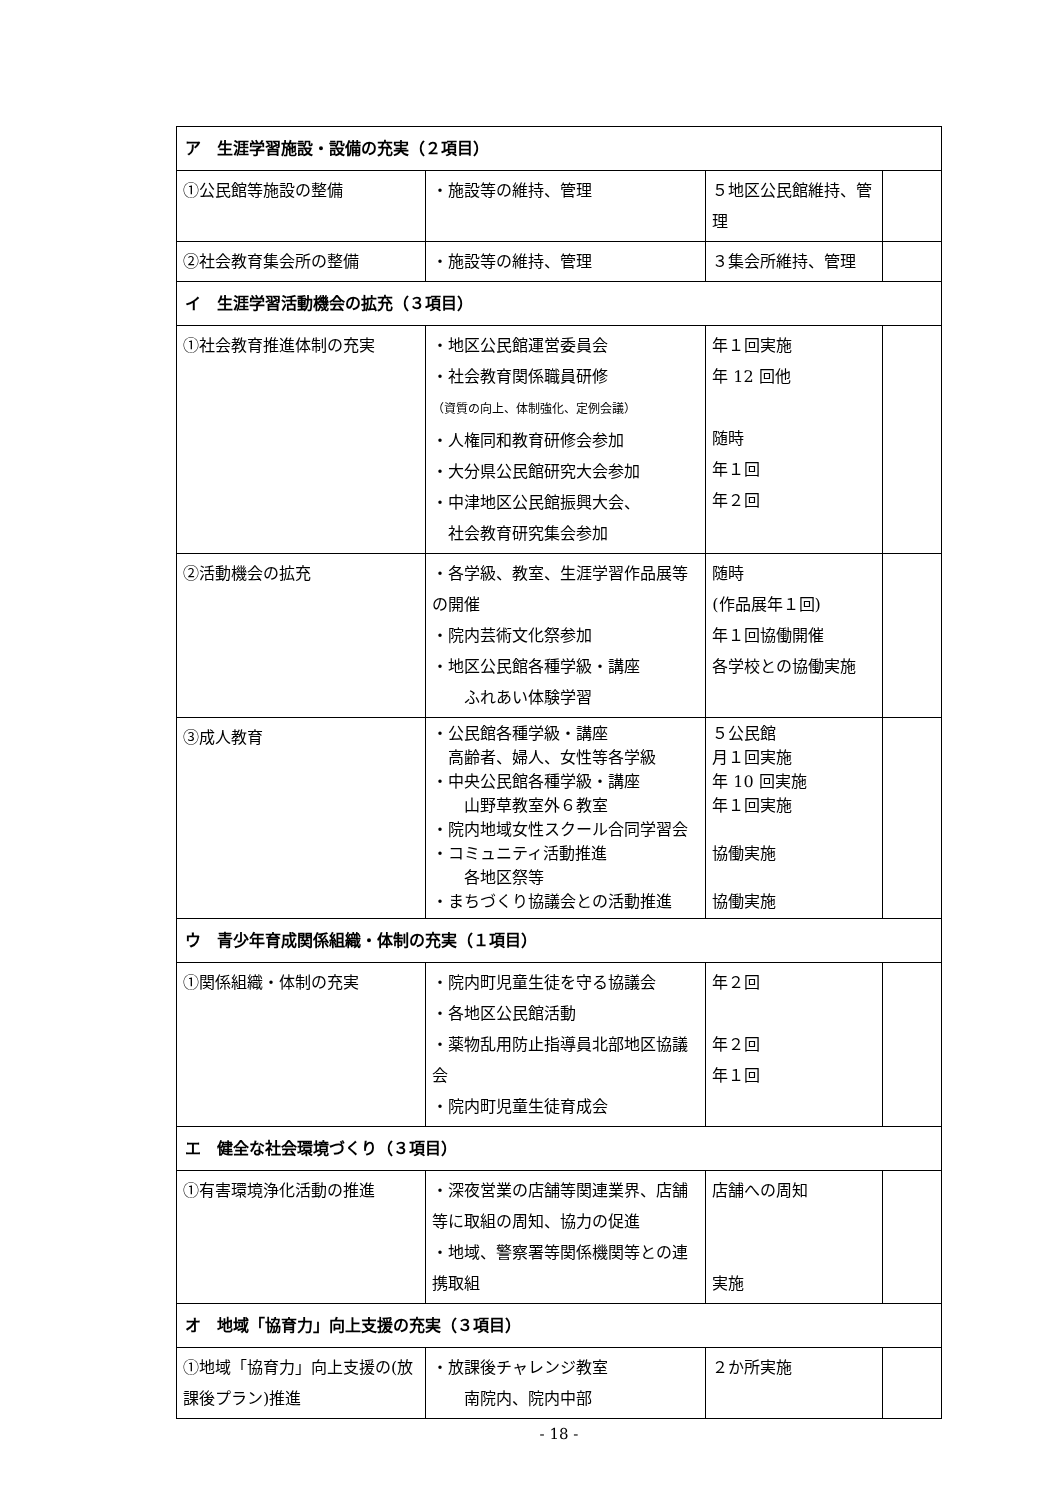| ア 生涯学習施設・設備の充実（２項目） | | | |
| ①公民館等施設の整備 | ・施設等の維持、管理 | ５地区公民館維持、管理 | |
| ②社会教育集会所の整備 | ・施設等の維持、管理 | ３集会所維持、管理 | |
| イ 生涯学習活動機会の拡充（３項目） | | | |
| ①社会教育推進体制の充実 | ・地区公民館運営委員会 ・社会教育関係職員研修 （資質の向上、体制強化、定例会議） ・人権同和教育研修会参加 ・大分県公民館研究大会参加 ・中津地区公民館振興大会、 社会教育研究集会参加 | 年１回実施 年 12 回他 随時 年１回 年２回 | |
| ②活動機会の拡充 | ・各学級、教室、生涯学習作品展等の開催 ・院内芸術文化祭参加 ・地区公民館各種学級・講座 ふれあい体験学習 | 随時 (作品展年１回) 年１回協働開催 各学校との協働実施 | |
| ③成人教育 | ・公民館各種学級・講座 高齢者、婦人、女性等各学級 ・中央公民館各種学級・講座 山野草教室外６教室 ・院内地域女性スクール合同学習会 ・コミュニティ活動推進 各地区祭等 ・まちづくり協議会との活動推進 | ５公民館 月１回実施 年 10 回実施 年１回実施 協働実施 協働実施 | |
| ウ 青少年育成関係組織・体制の充実（１項目） | | | |
| ①関係組織・体制の充実 | ・院内町児童生徒を守る協議会 ・各地区公民館活動 ・薬物乱用防止指導員北部地区協議会 ・院内町児童生徒育成会 | 年２回 年２回 年１回 | |
| エ 健全な社会環境づくり（３項目） | | | |
| ①有害環境浄化活動の推進 | ・深夜営業の店舗等関連業界、店舗等に取組の周知、協力の促進 ・地域、警察署等関係機関等との連携取組 | 店舗への周知 実施 | |
| オ 地域「協育力」向上支援の充実（３項目） | | | |
| ①地域「協育力」向上支援の(放課後プラン)推進 | ・放課後チャレンジ教室 南院内、院内中部 | ２か所実施 | |
- 18 -